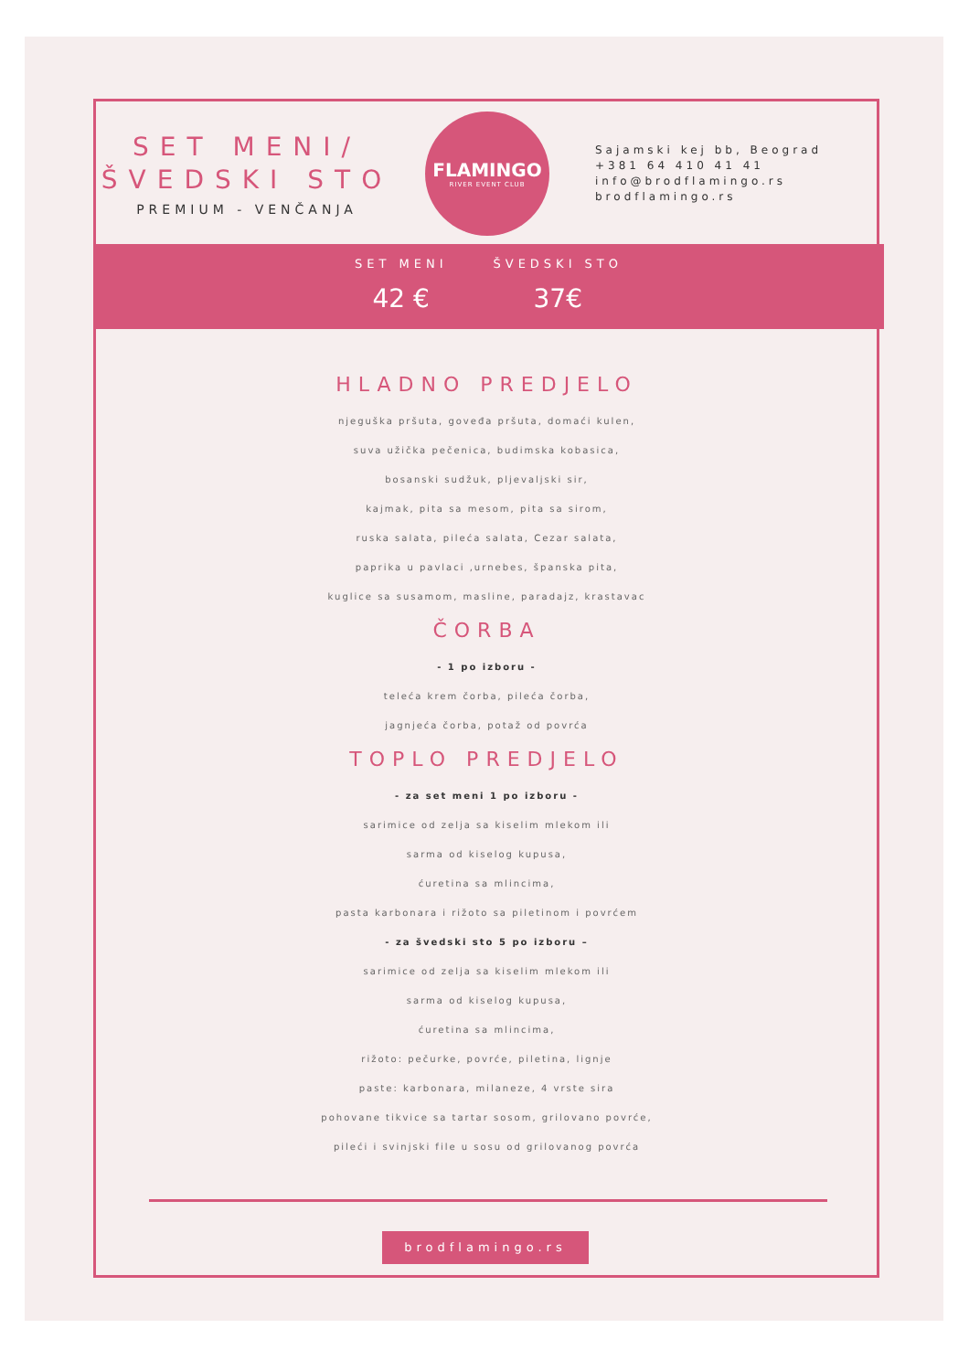SET MENI/
ŠVEDSKI STO
PREMIUM - VENČANJA
FLAMINGO
RIVER EVENT CLUB
Sajamski kej bb, Beograd
+381 64 410 41 41
info@brodflamingo.rs
brodflamingo.rs
SET MENI
42 €
ŠVEDSKI STO
37€
HLADNO PREDJELO
njeguška pršuta, goveđa pršuta, domaći kulen,
suva užička pečenica, budimska kobasica,
bosanski sudžuk, pljevaljski sir,
kajmak, pita sa mesom, pita sa sirom,
ruska salata, pileća salata, Cezar salata,
paprika u pavlaci ,urnebes, španska pita,
kuglice sa susamom, masline, paradajz, krastavac
ČORBA
- 1 po izboru -
teleća krem čorba, pileća čorba,
jagnjeća čorba, potaž od povrća
TOPLO PREDJELO
- za set meni 1 po izboru -
sarimice od zelja sa kiselim mlekom ili
sarma od kiselog kupusa,
ćuretina sa mlincima,
pasta karbonara i rižoto sa piletinom i povrćem
- za švedski sto 5 po izboru –
sarimice od zelja sa kiselim mlekom ili
sarma od kiselog kupusa,
ćuretina sa mlincima,
rižoto: pečurke, povrće, piletina, lignje
paste: karbonara, milaneze, 4 vrste sira
pohovane tikvice sa tartar sosom, grilovano povrće,
pileći i svinjski file u sosu od grilovanog povrća
brodflamingo.rs